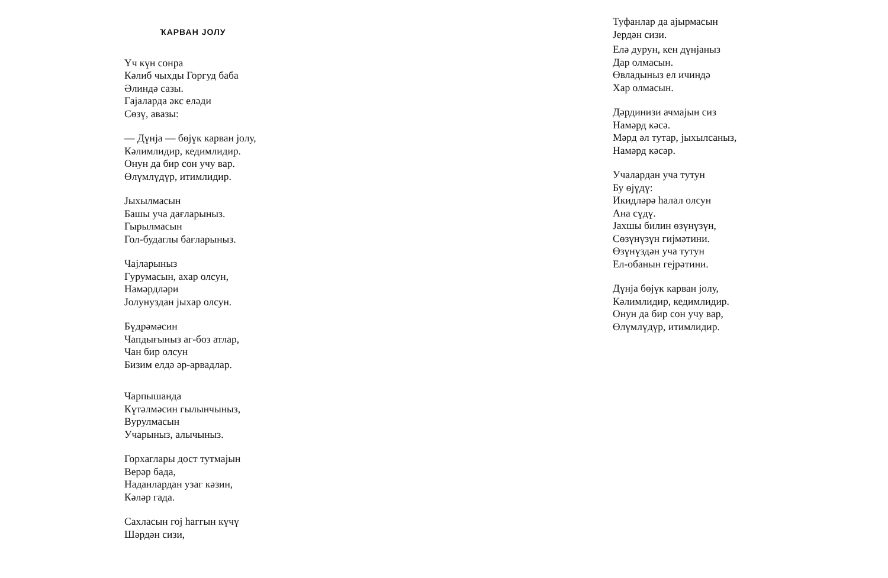ҠАРВАН ЈОЛУ
Үч күн сонра
Кәлиб чыхды Горгуд баба
Әлиндә сазы.
Гајаларда әкс еләди
Сөзү, авазы:
— Дүнја — бөјүк карван јолу,
Кәлимлидир, кедимлидир.
Онун да бир сон учу вар.
Өлүмлүдүр, итимлидир.
Јыхылмасын
Башы уча дағларыныз.
Гырылмасын
Гол-будаглы бағларыныз.
Чајларыныз
Гурумасын, ахар олсун,
Намәрдләри
Јолунуздан јыхар олсун.
Бүдрәмәсин
Чапдығыныз аг-боз атлар,
Чан бир олсун
Бизим елдә әр-арвадлар.
Чарпышанда
Күтәлмәсин гылынчыныз,
Вурулмасын
Учарыныз, алычыныз.
Горхаглары дост тутмајын
Верәр бада,
Наданлардан узаг кәзин,
Кәләр гада.
Сахласын гој һаггын күчү
Шәрдән сизи,
Туфанлар да ајырмасын
Јердән сизи.
Елә дурун, кен дүнјаныз
Дар олмасын.
Өвладыныз ел ичиндә
Хар олмасын.
Дәрдинизи ачмајын сиз
Намәрд кәсә.
Мәрд әл тутар, јыхылсаныз,
Намәрд кәсәр.
Учалардан уча тутун
Бу өјүдү:
Икидләрә һалал олсун
Ана сүдү.
Јахшы билин өзүнүзүн,
Сөзүнүзүн гијмәтини.
Өзүнүздән уча тутун
Ел-обанын гејрәтини.
Дүнја бөјүк карван јолу,
Кәлимлидир, кедимлидир.
Онун да бир сон учу вар,
Өлүмлүдүр, итимлидир.